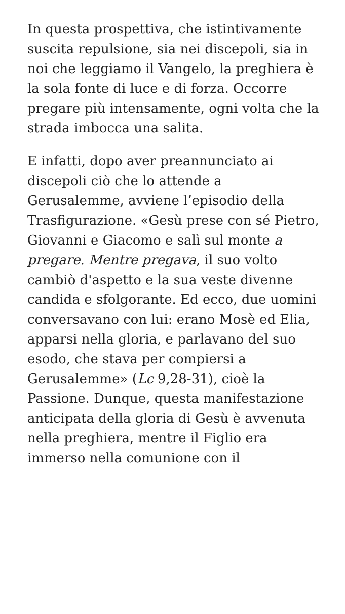In questa prospettiva, che istintivamente suscita repulsione, sia nei discepoli, sia in noi che leggiamo il Vangelo, la preghiera è la sola fonte di luce e di forza. Occorre pregare più intensamente, ogni volta che la strada imbocca una salita.
E infatti, dopo aver preannunciato ai discepoli ciò che lo attende a Gerusalemme, avviene l’episodio della Trasfigurazione. «Gesù prese con sé Pietro, Giovanni e Giacomo e salì sul monte a pregare. Mentre pregava, il suo volto cambiò d'aspetto e la sua veste divenne candida e sfolgorante. Ed ecco, due uomini conversavano con lui: erano Mosè ed Elia, apparsi nella gloria, e parlavano del suo esodo, che stava per compiersi a Gerusalemme» (Lc 9,28-31), cioè la Passione. Dunque, questa manifestazione anticipata della gloria di Gesù è avvenuta nella preghiera, mentre il Figlio era immerso nella comunione con il